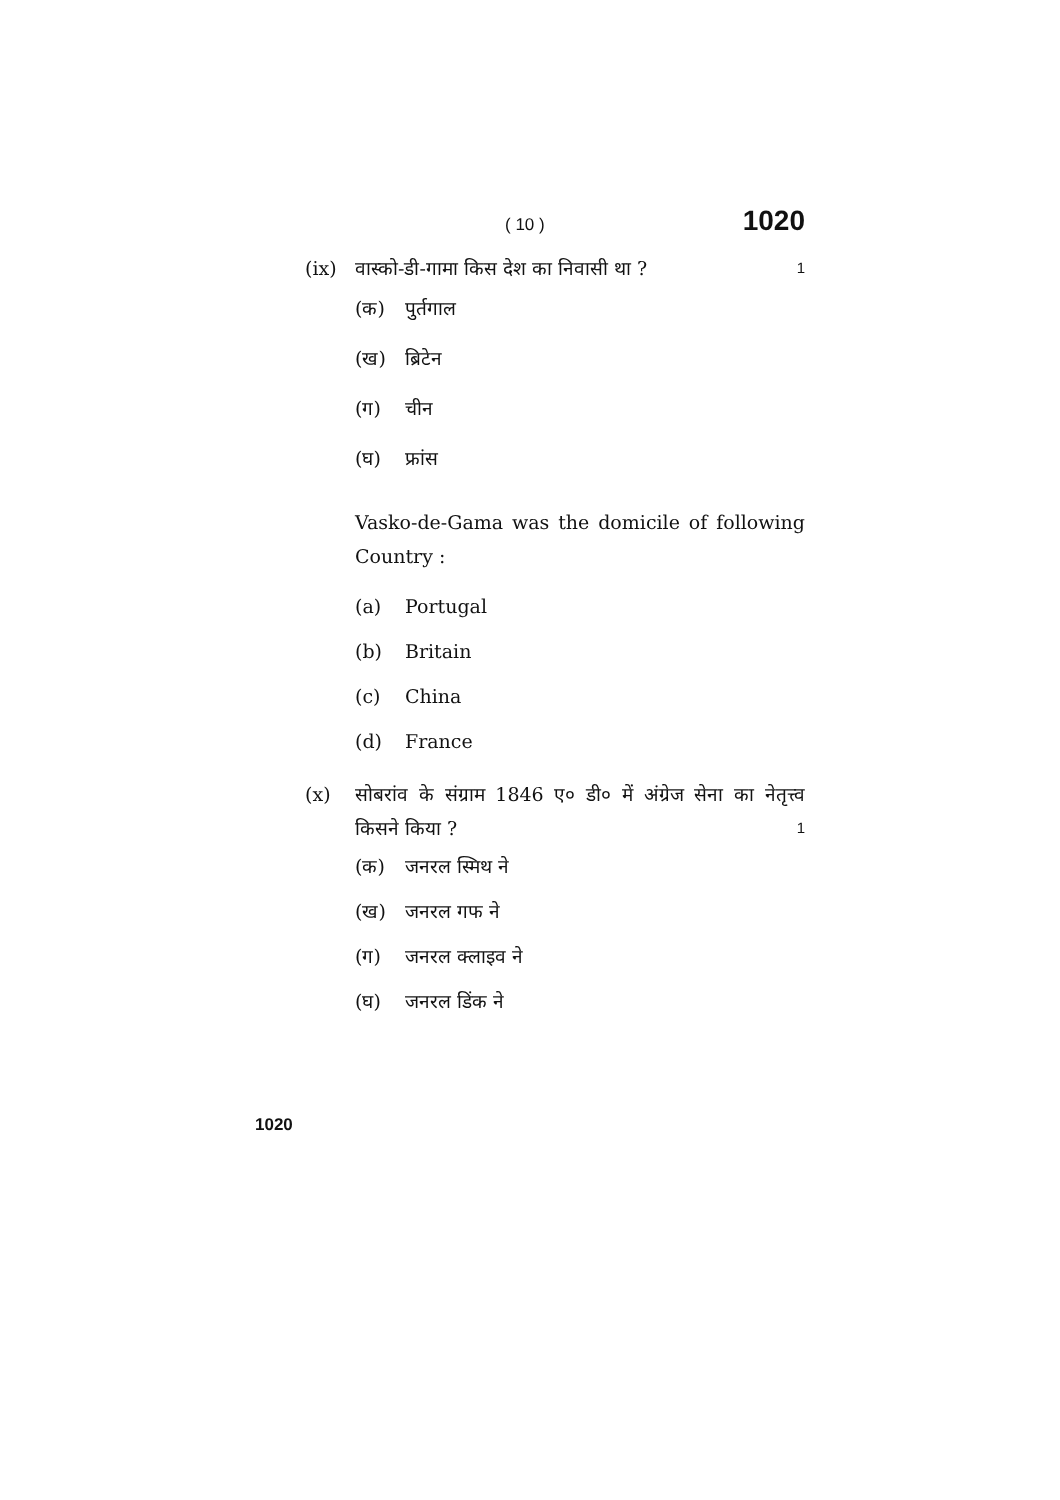( 10 ) 1020
(ix) वास्को-डी-गामा किस देश का निवासी था ? 1
(क) पुर्तगाल
(ख) ब्रिटेन
(ग) चीन
(घ) फ्रांस
Vasko-de-Gama was the domicile of following Country :
(a) Portugal
(b) Britain
(c) China
(d) France
(x) सोबरांव के संग्राम 1846 ए० डी० में अंग्रेज सेना का नेतृत्त्व किसने किया ? 1
(क) जनरल स्मिथ ने
(ख) जनरल गफ ने
(ग) जनरल क्लाइव ने
(घ) जनरल डिंक ने
1020